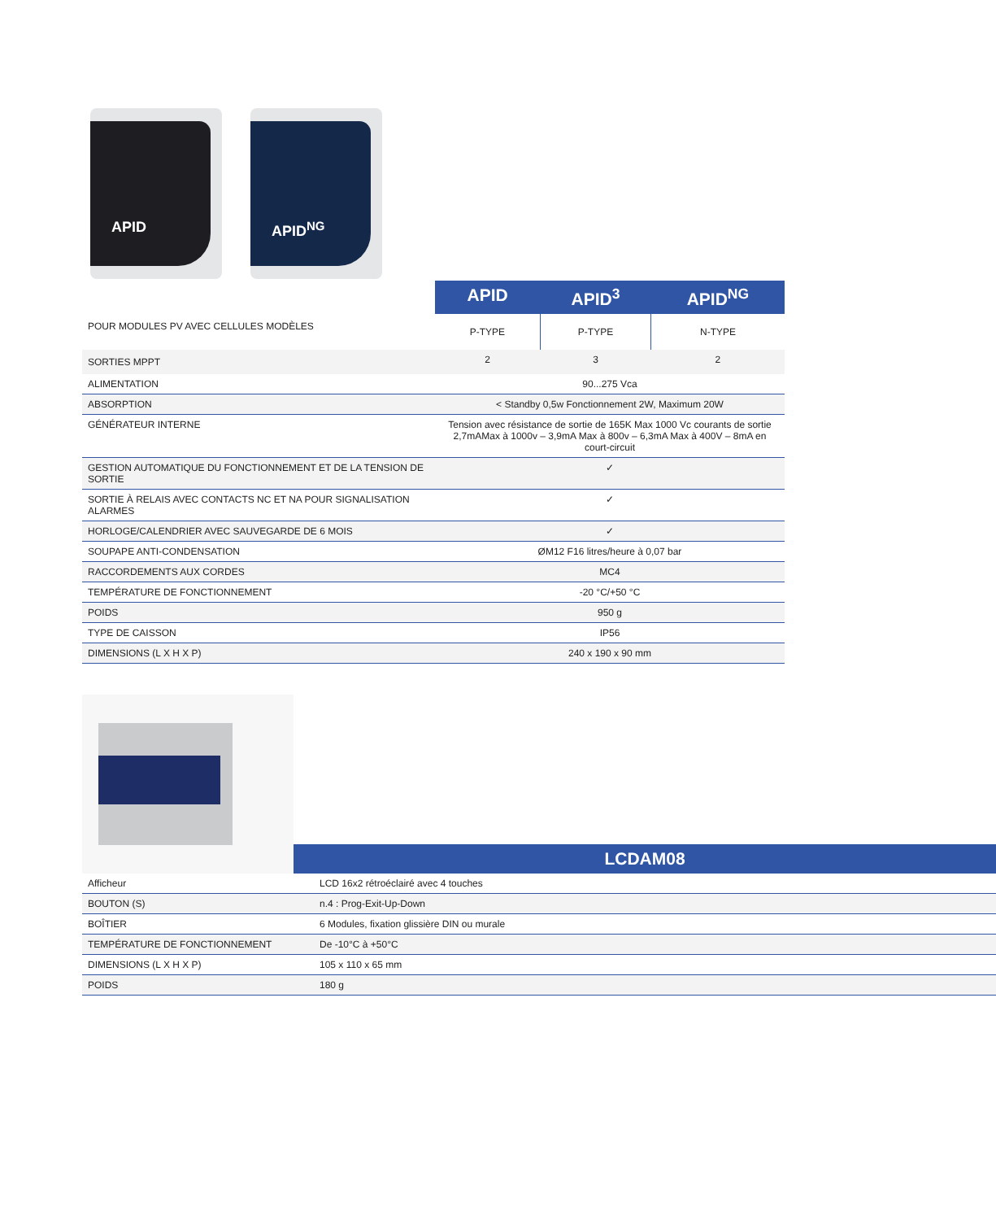APID APID<sup>NG</sup>
| | APID | APID<sup>3</sup> | APID<sup>NG</sup> |
| POUR MODULES PV AVEC CELLULES MODÈLES | P-TYPE | P-TYPE | N-TYPE |
| SORTIES MPPT | 2 | 3 | 2 |
| ALIMENTATION | 90...275 Vca | | |
| ABSORPTION | < Standby 0,5w Fonctionnement 2W, Maximum 20W | | |
| GÉNÉRATEUR INTERNE | Tension avec résistance de sortie de 165K Max 1000 Vc courants de sortie 2,7mAMax à 1000v – 3,9mA Max à 800v – 6,3mA Max à 400V – 8mA en court-circuit | | |
| GESTION AUTOMATIQUE DU FONCTIONNEMENT ET DE LA TENSION DE SORTIE | ✓ | | |
| SORTIE À RELAIS AVEC CONTACTS NC ET NA POUR SIGNALISATION ALARMES | ✓ | | |
| HORLOGE/CALENDRIER AVEC SAUVEGARDE DE 6 MOIS | ✓ | | |
| SOUPAPE ANTI-CONDENSATION | ØM12 F16 litres/heure à 0,07 bar | | |
| RACCORDEMENTS AUX CORDES | MC4 | | |
| TEMPÉRATURE DE FONCTIONNEMENT | -20 °C/+50 °C | | |
| POIDS | 950 g | | |
| TYPE DE CAISSON | IP56 | | |
| DIMENSIONS (L X H X P) | 240 x 190 x 90 mm | | |
| | / LCDAM08 / / --- / |
| Afficheur | LCD 16x2 rétroéclairé avec 4 touches |
| BOUTON (S) | n.4 : Prog-Exit-Up-Down |
| BOÎTIER | 6 Modules, fixation glissière DIN ou murale |
| TEMPÉRATURE DE FONCTIONNEMENT | De -10°C à +50°C |
| DIMENSIONS (L X H X P) | 105 x 110 x 65 mm |
| POIDS | 180 g |